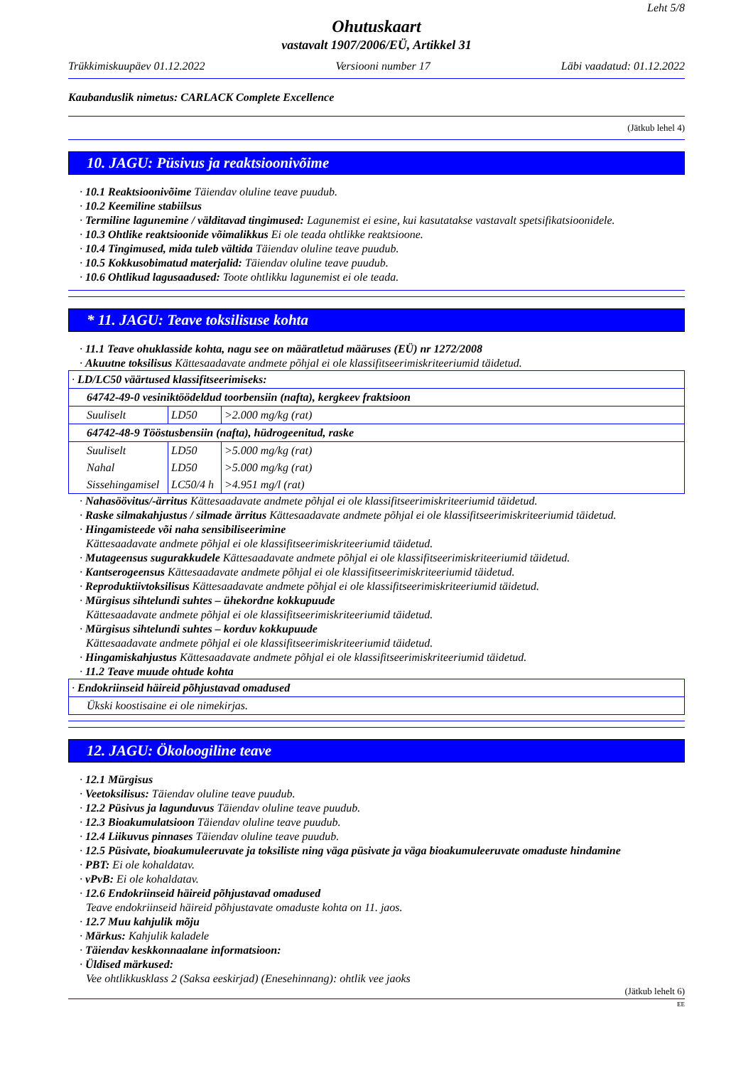Leht 5/8
Ohutuskaart
vastavalt 1907/2006/EÜ, Artikkel 31
Trükkimiskuupäev 01.12.2022 Versiooni number 17 Läbi vaadatud: 01.12.2022
Kaubanduslik nimetus: CARLACK Complete Excellence
(Jätkub lehel 4)
10. JAGU: Püsivus ja reaktsioonivõime
· 10.1 Reaktsioonivõime Täiendav oluline teave puudub.
· 10.2 Keemiline stabiilsus
· Termiline lagunemine / välditavad tingimused: Lagunemist ei esine, kui kasutatakse vastavalt spetsifikatsioonidele.
· 10.3 Ohtlike reaktsioonide võimalikkus Ei ole teada ohtlikke reaktsioone.
· 10.4 Tingimused, mida tuleb vältida Täiendav oluline teave puudub.
· 10.5 Kokkusobimatud materjalid: Täiendav oluline teave puudub.
· 10.6 Ohtlikud lagusaadused: Toote ohtlikku lagunemist ei ole teada.
* 11. JAGU: Teave toksilisuse kohta
· 11.1 Teave ohuklasside kohta, nagu see on määratletud määruses (EÜ) nr 1272/2008
· Akuutne toksilisus Kättesaadavate andmete põhjal ei ole klassifitseerimiskriteeriumid täidetud.
| · LD/LC50 väärtused klassifitseerimiseks: | | |
| 64742-49-0 vesiniktöödeldud toorbensiin (nafta), kergkeev fraktsioon | | |
| Suuliselt | LD50 | >2.000 mg/kg (rat) |
| 64742-48-9 Tööstusbensiin (nafta), hüdrogeenitud, raske | | |
| Suuliselt | LD50 | >5.000 mg/kg (rat) |
| Nahal | LD50 | >5.000 mg/kg (rat) |
| Sissehingamisel | LC50/4 h | >4.951 mg/l (rat) |
· Nahasöövitus/-ärritus Kättesaadavate andmete põhjal ei ole klassifitseerimiskriteeriumid täidetud.
· Raske silmakahjustus / silmade ärritus Kättesaadavate andmete põhjal ei ole klassifitseerimiskriteeriumid täidetud.
· Hingamisteede või naha sensibiliseerimine
Kättesaadavate andmete põhjal ei ole klassifitseerimiskriteeriumid täidetud.
· Mutageensus sugurakkudele Kättesaadavate andmete põhjal ei ole klassifitseerimiskriteeriumid täidetud.
· Kantserogeensus Kättesaadavate andmete põhjal ei ole klassifitseerimiskriteeriumid täidetud.
· Reproduktiivtoksilisus Kättesaadavate andmete põhjal ei ole klassifitseerimiskriteeriumid täidetud.
· Mürgisus sihtelundi suhtes – ühekordne kokkupuude
Kättesaadavate andmete põhjal ei ole klassifitseerimiskriteeriumid täidetud.
· Mürgisus sihtelundi suhtes – korduv kokkupuude
Kättesaadavate andmete põhjal ei ole klassifitseerimiskriteeriumid täidetud.
· Hingamiskahjustus Kättesaadavate andmete põhjal ei ole klassifitseerimiskriteeriumid täidetud.
· 11.2 Teave muude ohtude kohta
| · Endokriinseid häireid põhjustavad omadused |
| Ükski koostisaine ei ole nimekirjas. |
12. JAGU: Ökoloogiline teave
· 12.1 Mürgisus
· Veetoksilisus: Täiendav oluline teave puudub.
· 12.2 Püsivus ja lagunduvus Täiendav oluline teave puudub.
· 12.3 Bioakumulatsioon Täiendav oluline teave puudub.
· 12.4 Liikuvus pinnases Täiendav oluline teave puudub.
· 12.5 Püsivate, bioakumuleeruvate ja toksiliste ning väga püsivate ja väga bioakumuleeruvate omaduste hindamine
· PBT: Ei ole kohaldatav.
· vPvB: Ei ole kohaldatav.
· 12.6 Endokriinseid häireid põhjustavad omadused
Teave endokriinseid häireid põhjustavate omaduste kohta on 11. jaos.
· 12.7 Muu kahjulik mõju
· Märkus: Kahjulik kaladele
· Täiendav keskkonnaalane informatsioon:
· Üldised märkused:
Vee ohtlikkusklass 2 (Saksa eeskirjad) (Enesehinnang): ohtlik vee jaoks
(Jätkub lehelt 6)
EE